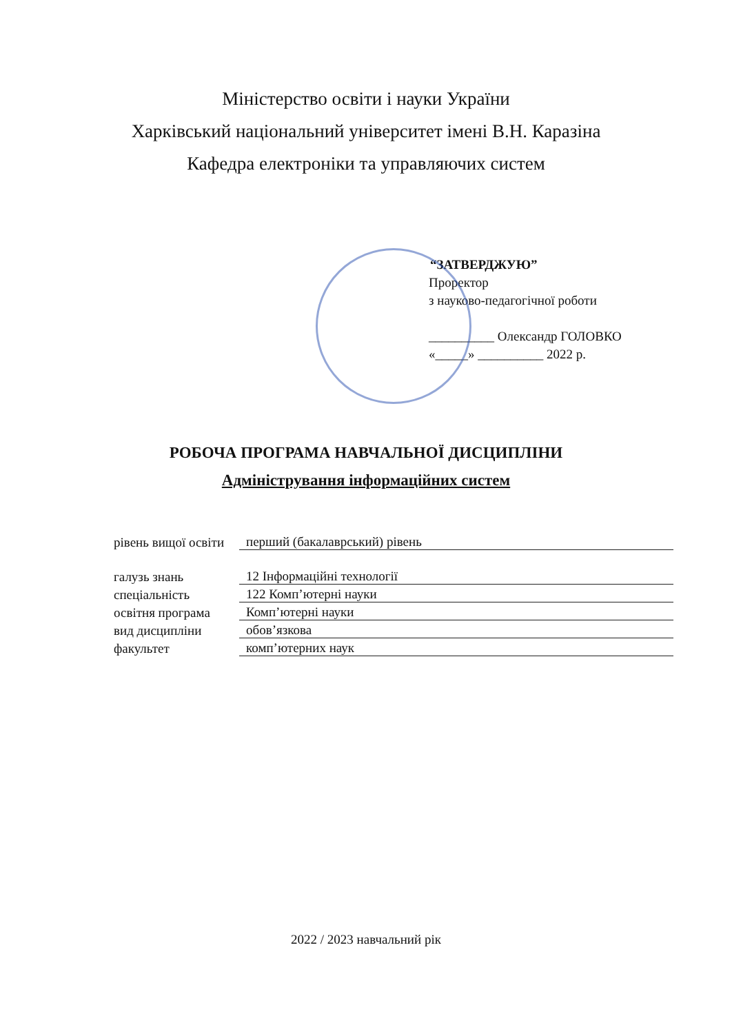Міністерство освіти і науки України
Харківський національний університет імені В.Н. Каразіна
Кафедра електроніки та управляючих систем
“ЗАТВЕРДЖУЮ”
Проректор
з науково-педагогічної роботи
__________ Олександр ГОЛОВКО
«_____» __________ 2022 р.
РОБОЧА ПРОГРАМА НАВЧАЛЬНОЇ ДИСЦИПЛІНИ
Адміністрування інформаційних систем
| рівень вищої освіти | перший (бакалаврський) рівень |
| галузь знань | 12 Інформаційні технології |
| спеціальність | 122 Комп’ютерні науки |
| освітня програма | Комп’ютерні науки |
| вид дисципліни | обов’язкова |
| факультет | комп’ютерних наук |
2022 / 2023 навчальний рік